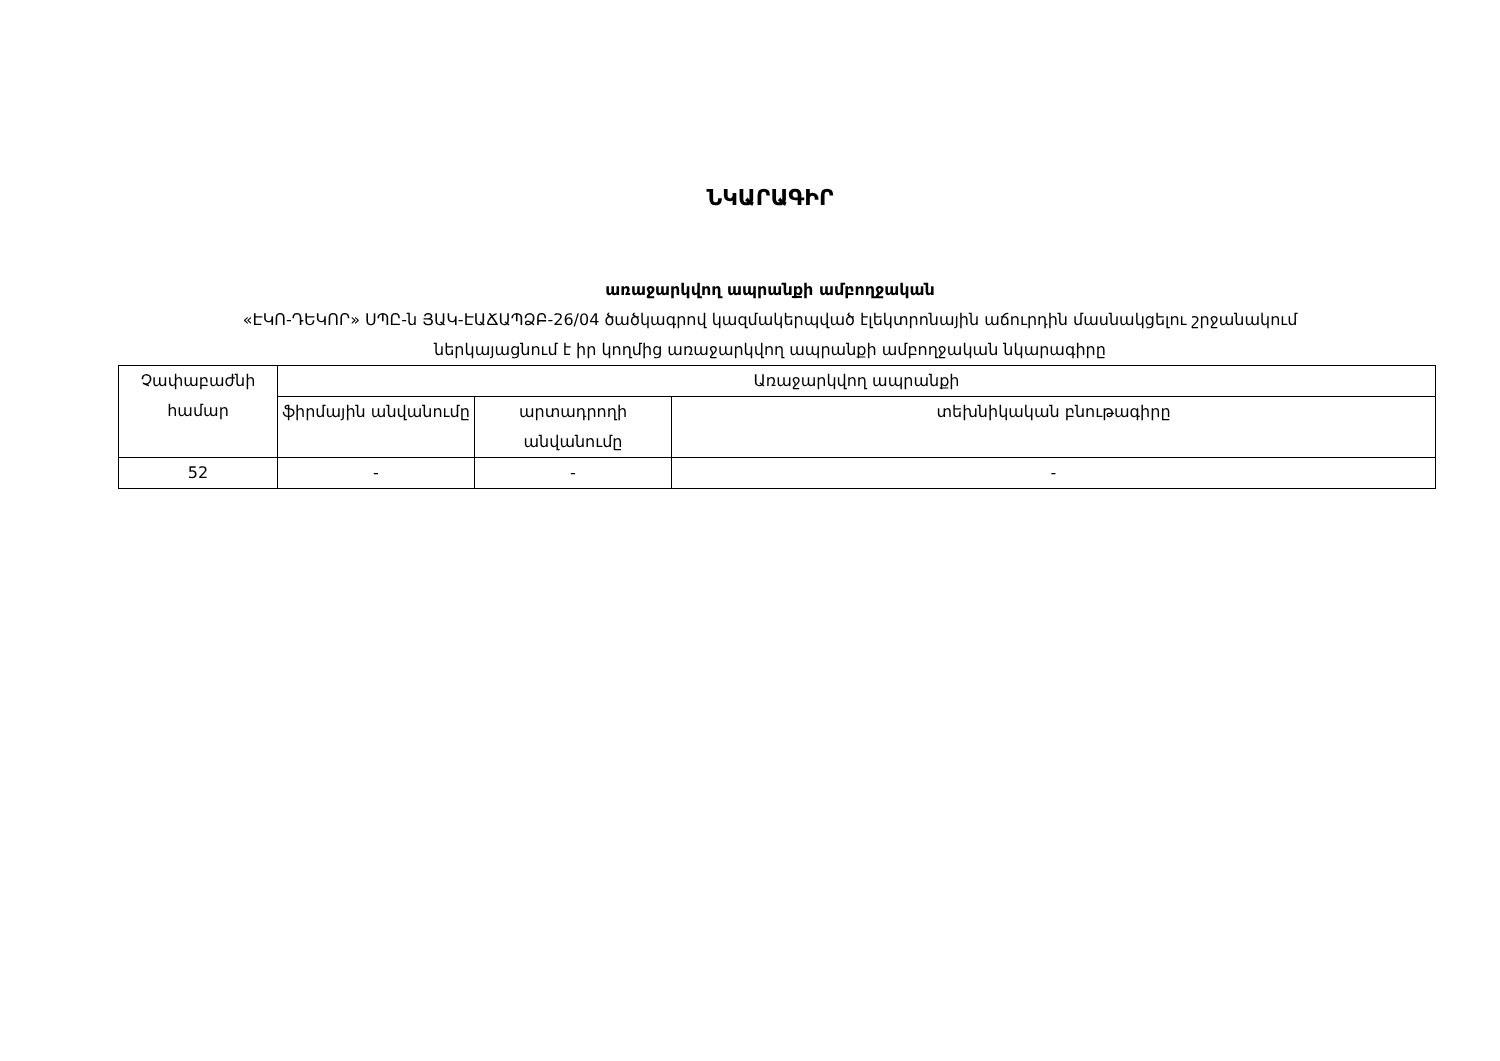ՆԿԱՐԱԳԻՐ
առաջարկվող ապրանքի ամբողջական
«ԷԿՈ-ԴԵԿՈՐ» ՍՊԸ-ն ՅԱԿ-ԷԱՃԱՊՁԲ-26/04 ծածկագրով կազմակերպված էլեկտրոնային աճուրդին մասնակցելու շրջանակում
ներկայացնում է իր կողմից առաջարկվող ապրանքի ամբողջական նկարագիրը
| Չափաբաժնի համար | Առաջարկվող ապրանքի | | |
| --- | --- | --- | --- |
| | ֆիրմային անվանումը | արտադրողի անվանումը | տեխնիկական բնութագիրը |
| 52 | - | - | - |